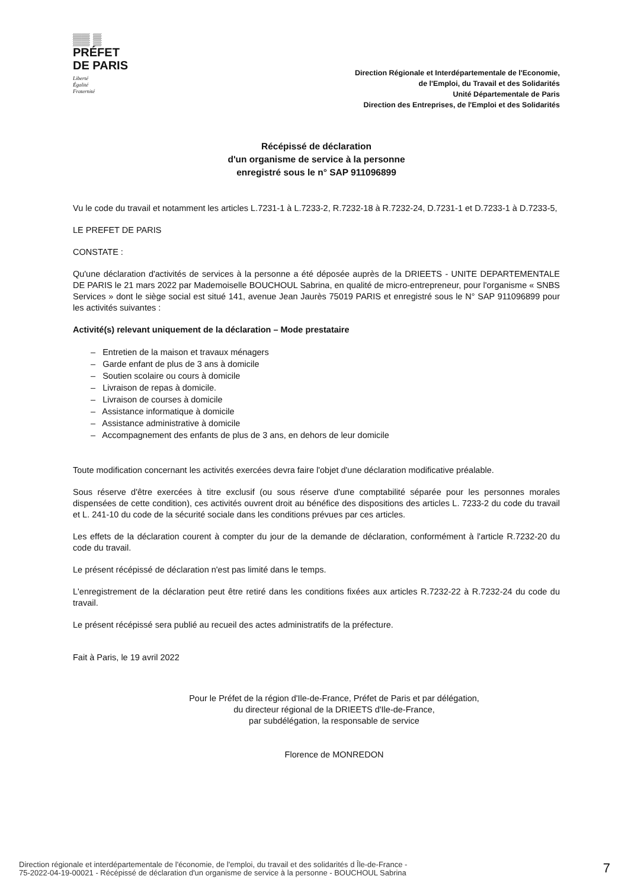▒▒ ▒
PRÉFET
DE PARIS
Liberté
Égalité
Fraternité
Direction Régionale et Interdépartementale de l'Economie,
de l'Emploi, du Travail et des Solidarités
Unité Départementale de Paris
Direction des Entreprises, de l'Emploi et des Solidarités
Récépissé de déclaration
d'un organisme de service à la personne
enregistré sous le n° SAP 911096899
Vu le code du travail et notamment les articles L.7231-1 à L.7233-2, R.7232-18 à R.7232-24, D.7231-1 et D.7233-1 à D.7233-5,
LE PREFET DE PARIS
CONSTATE :
Qu'une déclaration d'activités de services à la personne a été déposée auprès de la DRIEETS - UNITE DEPARTEMENTALE DE PARIS le 21 mars 2022 par Mademoiselle BOUCHOUL Sabrina, en qualité de micro-entrepreneur, pour l'organisme « SNBS Services » dont le siège social est situé 141, avenue Jean Jaurès 75019 PARIS et enregistré sous le N° SAP 911096899 pour les activités suivantes :
Activité(s) relevant uniquement de la déclaration – Mode prestataire
– Entretien de la maison et travaux ménagers
– Garde enfant de plus de 3 ans à domicile
– Soutien scolaire ou cours à domicile
– Livraison de repas à domicile.
– Livraison de courses à domicile
– Assistance informatique à domicile
– Assistance administrative à domicile
– Accompagnement des enfants de plus de 3 ans, en dehors de leur domicile
Toute modification concernant les activités exercées devra faire l'objet d'une déclaration modificative préalable.
Sous réserve d'être exercées à titre exclusif (ou sous réserve d'une comptabilité séparée pour les personnes morales dispensées de cette condition), ces activités ouvrent droit au bénéfice des dispositions des articles L. 7233-2 du code du travail et L. 241-10 du code de la sécurité sociale dans les conditions prévues par ces articles.
Les effets de la déclaration courent à compter du jour de la demande de déclaration, conformément à l'article R.7232-20 du code du travail.
Le présent récépissé de déclaration n'est pas limité dans le temps.
L'enregistrement de la déclaration peut être retiré dans les conditions fixées aux articles R.7232-22 à R.7232-24 du code du travail.
Le présent récépissé sera publié au recueil des actes administratifs de la préfecture.
Fait à Paris, le 19 avril 2022
Pour le Préfet de la région d'Ile-de-France, Préfet de Paris et par délégation,
du directeur régional de la DRIEETS d'Ile-de-France,
par subdélégation, la responsable de service
Florence de MONREDON
Direction régionale et interdépartementale de l'économie, de l'emploi, du travail et des solidarités d Île-de-France -
75-2022-04-19-00021 - Récépissé de déclaration d'un organisme de service à la personne - BOUCHOUL Sabrina
7